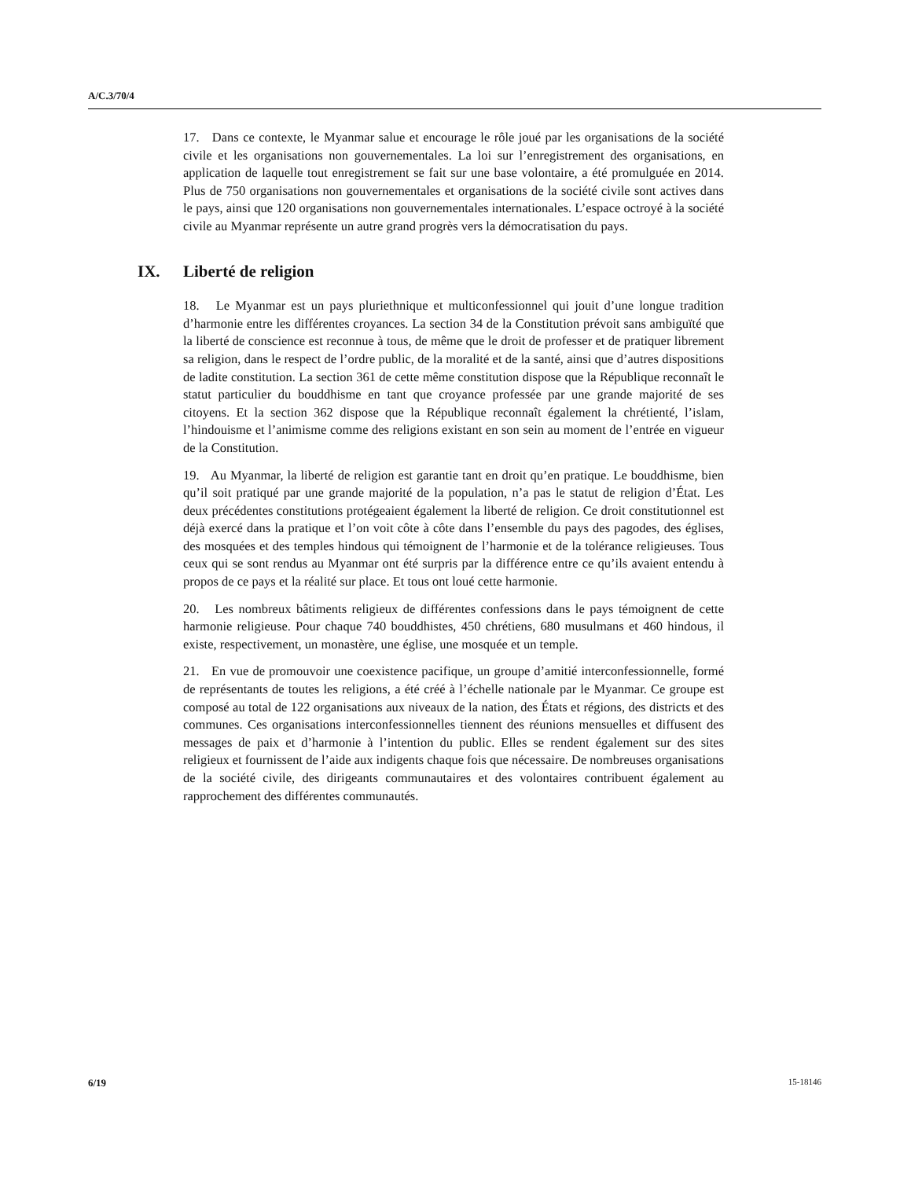A/C.3/70/4
17. Dans ce contexte, le Myanmar salue et encourage le rôle joué par les organisations de la société civile et les organisations non gouvernementales. La loi sur l’enregistrement des organisations, en application de laquelle tout enregistrement se fait sur une base volontaire, a été promulguée en 2014. Plus de 750 organisations non gouvernementales et organisations de la société civile sont actives dans le pays, ainsi que 120 organisations non gouvernementales internationales. L’espace octroyé à la société civile au Myanmar représente un autre grand progrès vers la démocratisation du pays.
IX. Liberté de religion
18. Le Myanmar est un pays pluriethnique et multiconfessionnel qui jouit d’une longue tradition d’harmonie entre les différentes croyances. La section 34 de la Constitution prévoit sans ambiguïté que la liberté de conscience est reconnue à tous, de même que le droit de professer et de pratiquer librement sa religion, dans le respect de l’ordre public, de la moralité et de la santé, ainsi que d’autres dispositions de ladite constitution. La section 361 de cette même constitution dispose que la République reconnaît le statut particulier du bouddhisme en tant que croyance professée par une grande majorité de ses citoyens. Et la section 362 dispose que la République reconnaît également la chrétienté, l’islam, l’hindouisme et l’animisme comme des religions existant en son sein au moment de l’entrée en vigueur de la Constitution.
19. Au Myanmar, la liberté de religion est garantie tant en droit qu’en pratique. Le bouddhisme, bien qu’il soit pratiqué par une grande majorité de la population, n’a pas le statut de religion d’État. Les deux précédentes constitutions protégeaient également la liberté de religion. Ce droit constitutionnel est déjà exercé dans la pratique et l’on voit côte à côte dans l’ensemble du pays des pagodes, des églises, des mosquées et des temples hindous qui témoignent de l’harmonie et de la tolérance religieuses. Tous ceux qui se sont rendus au Myanmar ont été surpris par la différence entre ce qu’ils avaient entendu à propos de ce pays et la réalité sur place. Et tous ont loué cette harmonie.
20. Les nombreux bâtiments religieux de différentes confessions dans le pays témoignent de cette harmonie religieuse. Pour chaque 740 bouddhistes, 450 chrétiens, 680 musulmans et 460 hindous, il existe, respectivement, un monastère, une église, une mosquée et un temple.
21. En vue de promouvoir une coexistence pacifique, un groupe d’amitié interconfessionnelle, formé de représentants de toutes les religions, a été créé à l’échelle nationale par le Myanmar. Ce groupe est composé au total de 122 organisations aux niveaux de la nation, des États et régions, des districts et des communes. Ces organisations interconfessionnelles tiennent des réunions mensuelles et diffusent des messages de paix et d’harmonie à l’intention du public. Elles se rendent également sur des sites religieux et fournissent de l’aide aux indigents chaque fois que nécessaire. De nombreuses organisations de la société civile, des dirigeants communautaires et des volontaires contribuent également au rapprochement des différentes communautés.
6/19 15-18146